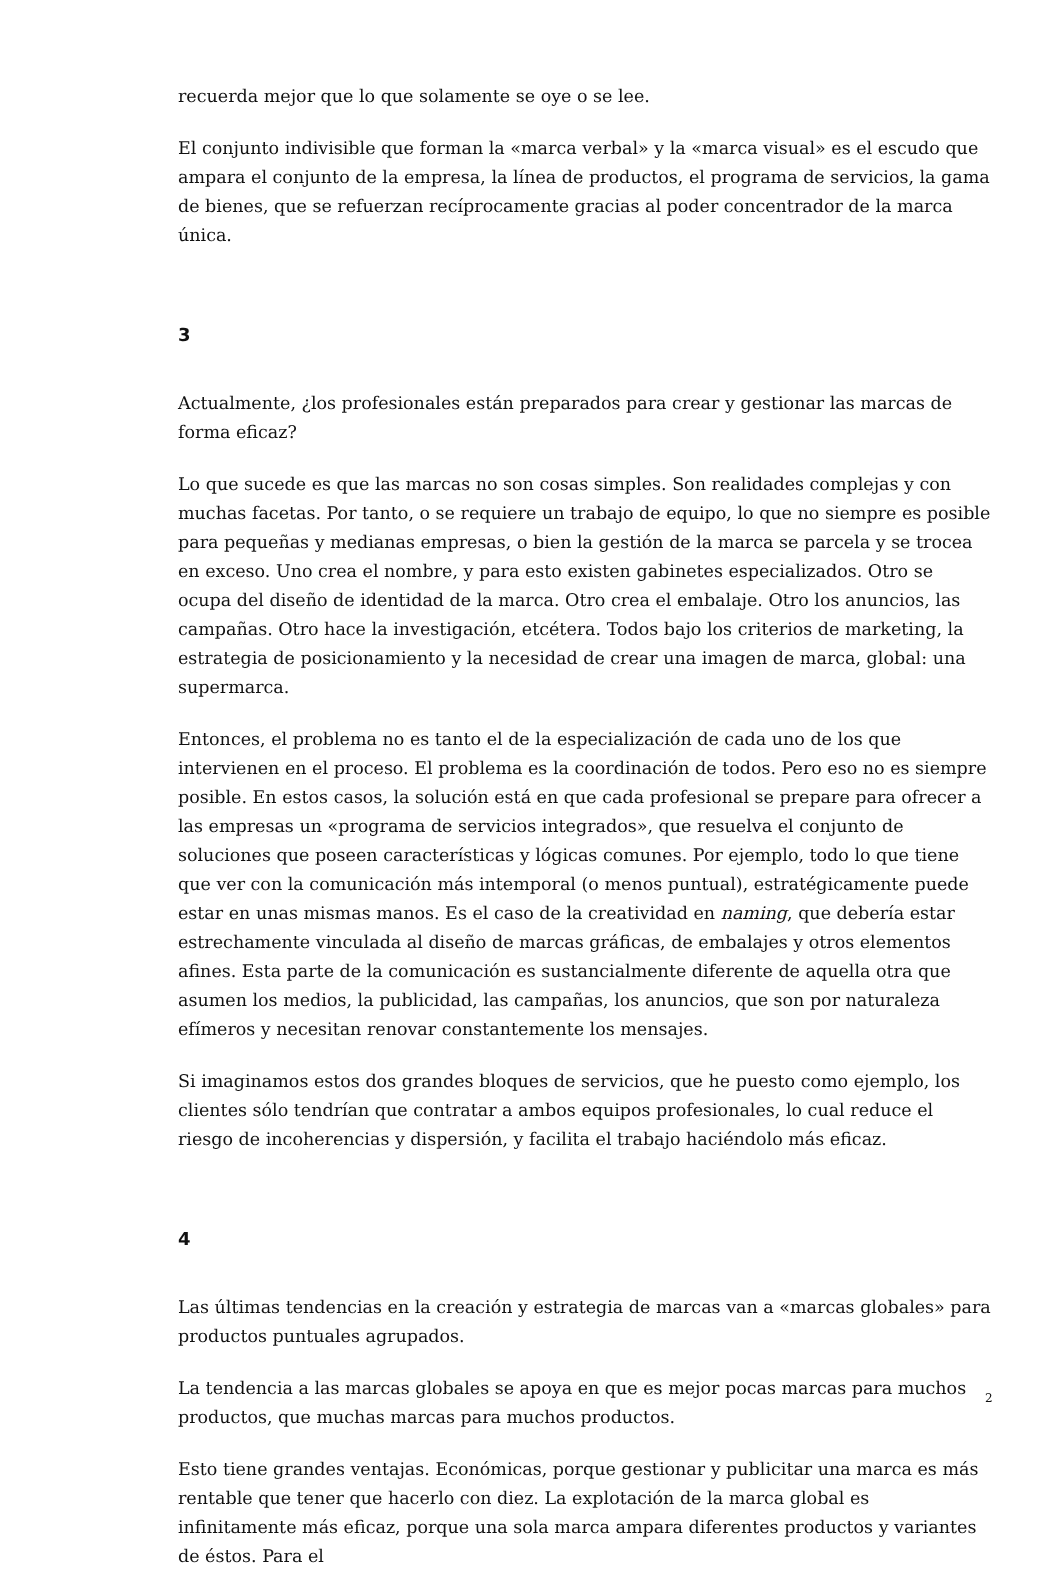recuerda mejor que lo que solamente se oye o se lee.
El conjunto indivisible que forman la «marca verbal» y la «marca visual» es el escudo que ampara el conjunto de la empresa, la línea de productos, el programa de servicios, la gama de bienes, que se refuerzan recíprocamente gracias al poder concentrador de la marca única.
3
Actualmente, ¿los profesionales están preparados para crear y gestionar las marcas de forma eficaz?
Lo que sucede es que las marcas no son cosas simples. Son realidades complejas y con muchas facetas. Por tanto, o se requiere un trabajo de equipo, lo que no siempre es posible para pequeñas y medianas empresas, o bien la gestión de la marca se parcela y se trocea en exceso. Uno crea el nombre, y para esto existen gabinetes especializados. Otro se ocupa del diseño de identidad de la marca. Otro crea el embalaje. Otro los anuncios, las campañas. Otro hace la investigación, etcétera. Todos bajo los criterios de marketing, la estrategia de posicionamiento y la necesidad de crear una imagen de marca, global: una supermarca.
Entonces, el problema no es tanto el de la especialización de cada uno de los que intervienen en el proceso. El problema es la coordinación de todos. Pero eso no es siempre posible. En estos casos, la solución está en que cada profesional se prepare para ofrecer a las empresas un «programa de servicios integrados», que resuelva el conjunto de soluciones que poseen características y lógicas comunes. Por ejemplo, todo lo que tiene que ver con la comunicación más intemporal (o menos puntual), estratégicamente puede estar en unas mismas manos. Es el caso de la creatividad en naming, que debería estar estrechamente vinculada al diseño de marcas gráficas, de embalajes y otros elementos afines. Esta parte de la comunicación es sustancialmente diferente de aquella otra que asumen los medios, la publicidad, las campañas, los anuncios, que son por naturaleza efímeros y necesitan renovar constantemente los mensajes.
Si imaginamos estos dos grandes bloques de servicios, que he puesto como ejemplo, los clientes sólo tendrían que contratar a ambos equipos profesionales, lo cual reduce el riesgo de incoherencias y dispersión, y facilita el trabajo haciéndolo más eficaz.
4
Las últimas tendencias en la creación y estrategia de marcas van a «marcas globales» para productos puntuales agrupados.
La tendencia a las marcas globales se apoya en que es mejor pocas marcas para muchos productos, que muchas marcas para muchos productos.
Esto tiene grandes ventajas. Económicas, porque gestionar y publicitar una marca es más rentable que tener que hacerlo con diez. La explotación de la marca global es infinitamente más eficaz, porque una sola marca ampara diferentes productos y variantes de éstos. Para el
2